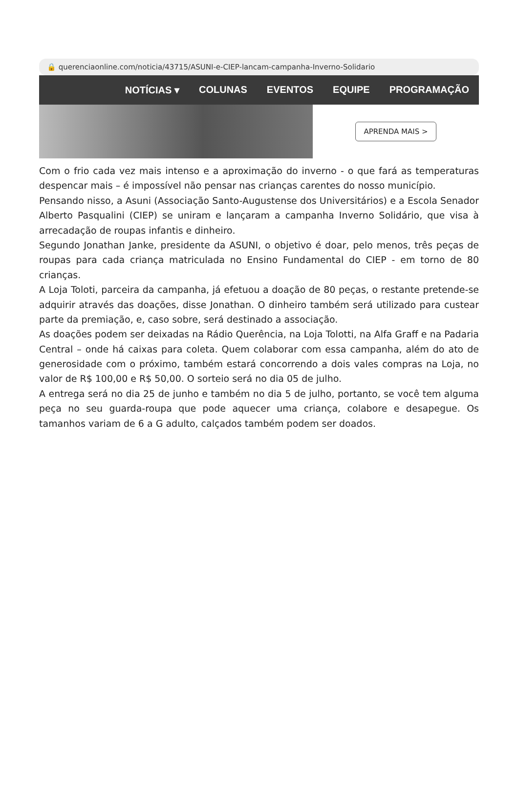🔒 querenciaonline.com/noticia/43715/ASUNI-e-CIEP-lancam-campanha-Inverno-Solidario
NOTÍCIAS ▾ COLUNAS EVENTOS EQUIPE PROGRAMAÇÃO
APRENDA MAIS >
Com o frio cada vez mais intenso e a aproximação do inverno - o que fará as temperaturas despencar mais – é impossível não pensar nas crianças carentes do nosso município.
Pensando nisso, a Asuni (Associação Santo-Augustense dos Universitários) e a Escola Senador Alberto Pasqualini (CIEP) se uniram e lançaram a campanha Inverno Solidário, que visa à arrecadação de roupas infantis e dinheiro.
Segundo Jonathan Janke, presidente da ASUNI, o objetivo é doar, pelo menos, três peças de roupas para cada criança matriculada no Ensino Fundamental do CIEP - em torno de 80 crianças.
A Loja Toloti, parceira da campanha, já efetuou a doação de 80 peças, o restante pretende-se adquirir através das doações, disse Jonathan. O dinheiro também será utilizado para custear parte da premiação, e, caso sobre, será destinado a associação.
As doações podem ser deixadas na Rádio Querência, na Loja Tolotti, na Alfa Graff e na Padaria Central – onde há caixas para coleta. Quem colaborar com essa campanha, além do ato de generosidade com o próximo, também estará concorrendo a dois vales compras na Loja, no valor de R$ 100,00 e R$ 50,00. O sorteio será no dia 05 de julho.
A entrega será no dia 25 de junho e também no dia 5 de julho, portanto, se você tem alguma peça no seu guarda-roupa que pode aquecer uma criança, colabore e desapegue. Os tamanhos variam de 6 a G adulto, calçados também podem ser doados.